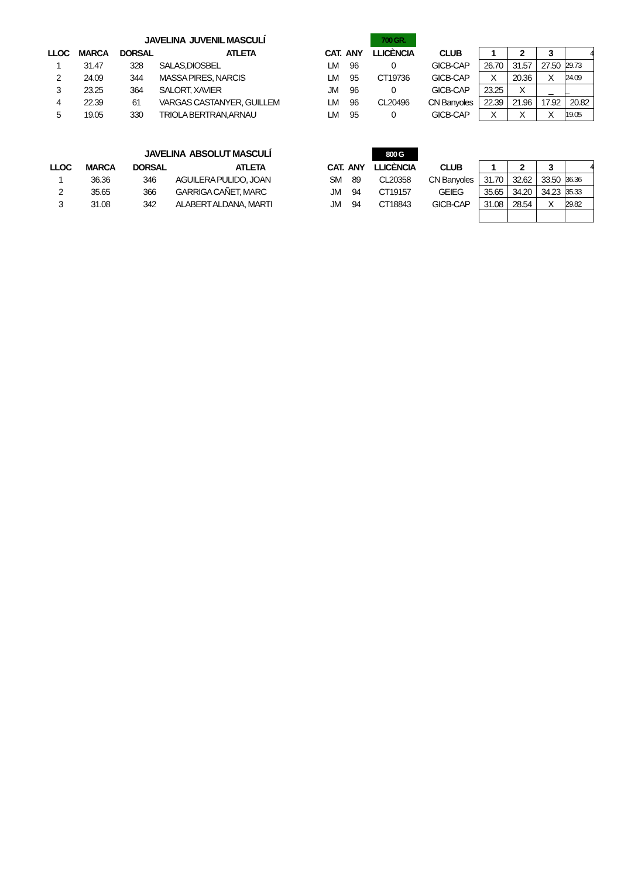| JAVELINA JUVENIL MASCULÍ | | | | | | 700 GR. | | | | | |
| LLOC | MARCA | DORSAL | ATLETA | CAT. | ANY | LLICÈNCIA | CLUB | 1 | 2 | 3 | 4 |
| 1 | 31.47 | 328 | SALAS,DIOSBEL | LM | 96 | 0 | GICB-CAP | 26.70 | 31.57 | 27.50 | 29.73 |
| 2 | 24.09 | 344 | MASSA PIRES, NARCIS | LM | 95 | CT19736 | GICB-CAP | X | 20.36 | X | 24.09 |
| 3 | 23.25 | 364 | SALORT, XAVIER | JM | 96 | 0 | GICB-CAP | 23.25 | X | _ | _ |
| 4 | 22.39 | 61 | VARGAS CASTANYER, GUILLEM | LM | 96 | CL20496 | CN Banyoles | 22.39 | 21.96 | 17.92 | 20.82 |
| 5 | 19.05 | 330 | TRIOLA BERTRAN,ARNAU | LM | 95 | 0 | GICB-CAP | X | X | X | 19.05 |
| JAVELINA ABSOLUT MASCULÍ | | | | | | 800 G | | | | | |
| LLOC | MARCA | DORSAL | ATLETA | CAT. | ANY | LLICÈNCIA | CLUB | 1 | 2 | 3 | 4 |
| 1 | 36.36 | 346 | AGUILERA PULIDO, JOAN | SM | 89 | CL20358 | CN Banyoles | 31.70 | 32.62 | 33.50 | 36.36 |
| 2 | 35.65 | 366 | GARRIGA CAÑET, MARC | JM | 94 | CT19157 | GEIEG | 35.65 | 34.20 | 34.23 | 35.33 |
| 3 | 31.08 | 342 | ALABERT ALDANA, MARTI | JM | 94 | CT18843 | GICB-CAP | 31.08 | 28.54 | X | 29.82 |